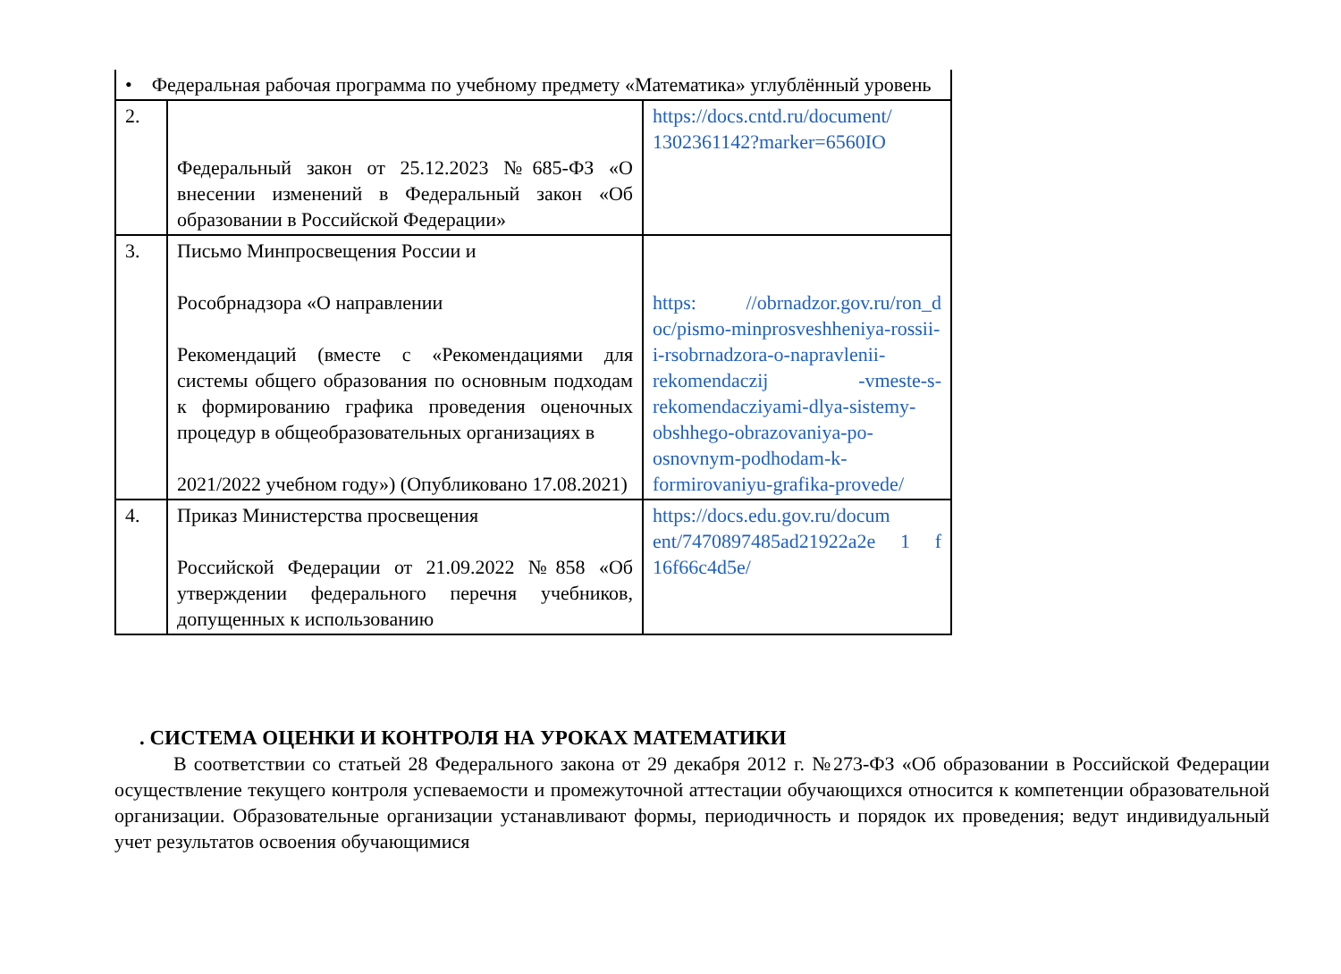| • Федеральная рабочая программа по учебному предмету «Математика» углублённый уровень | | |
| 2. | Федеральный закон от 25.12.2023 №685-ФЗ «О внесении изменений в Федеральный закон «Об образовании в Российской Федерации» | https://docs.cntd.ru/document/ 1302361142?marker=6560IO |
| 3. | Письмо Минпросвещения России и Рособрнадзора «О направлении Рекомендаций (вместе с «Рекомендациями для системы общего образования по основным подходам к формированию графика проведения оценочных процедур в общеобразовательных организациях в 2021/2022 учебном году») (Опубликовано 17.08.2021) | https: //obrnadzor.gov.ru/ron_d oc/pismo-minprosveshheniya-rossii-i-rsobrnadzora-o-napravlenii-rekomendaczij -vmeste-s-rekomendacziyami-dlya-sistemy-obshhego-obrazovaniya-po-osnovnym-podhodam-k-formirovaniyu-grafika-provede/ |
| 4. | Приказ Министерства просвещения Российской Федерации от 21.09.2022 №858 «Об утверждении федерального перечня учебников, допущенных к использованию | https://docs.edu.gov.ru/docum ent/7470897485ad21922a2e 1 f 16f66c4d5e/ |
. СИСТЕМА ОЦЕНКИ И КОНТРОЛЯ НА УРОКАХ МАТЕМАТИКИ
В соответствии со статьей 28 Федерального закона от 29 декабря 2012 г. №273-ФЗ «Об образовании в Российской Федерации осуществление текущего контроля успеваемости и промежуточной аттестации обучающихся относится к компетенции образовательной организации. Образовательные организации устанавливают формы, периодичность и порядок их проведения; ведут индивидуальный учет результатов освоения обучающимися